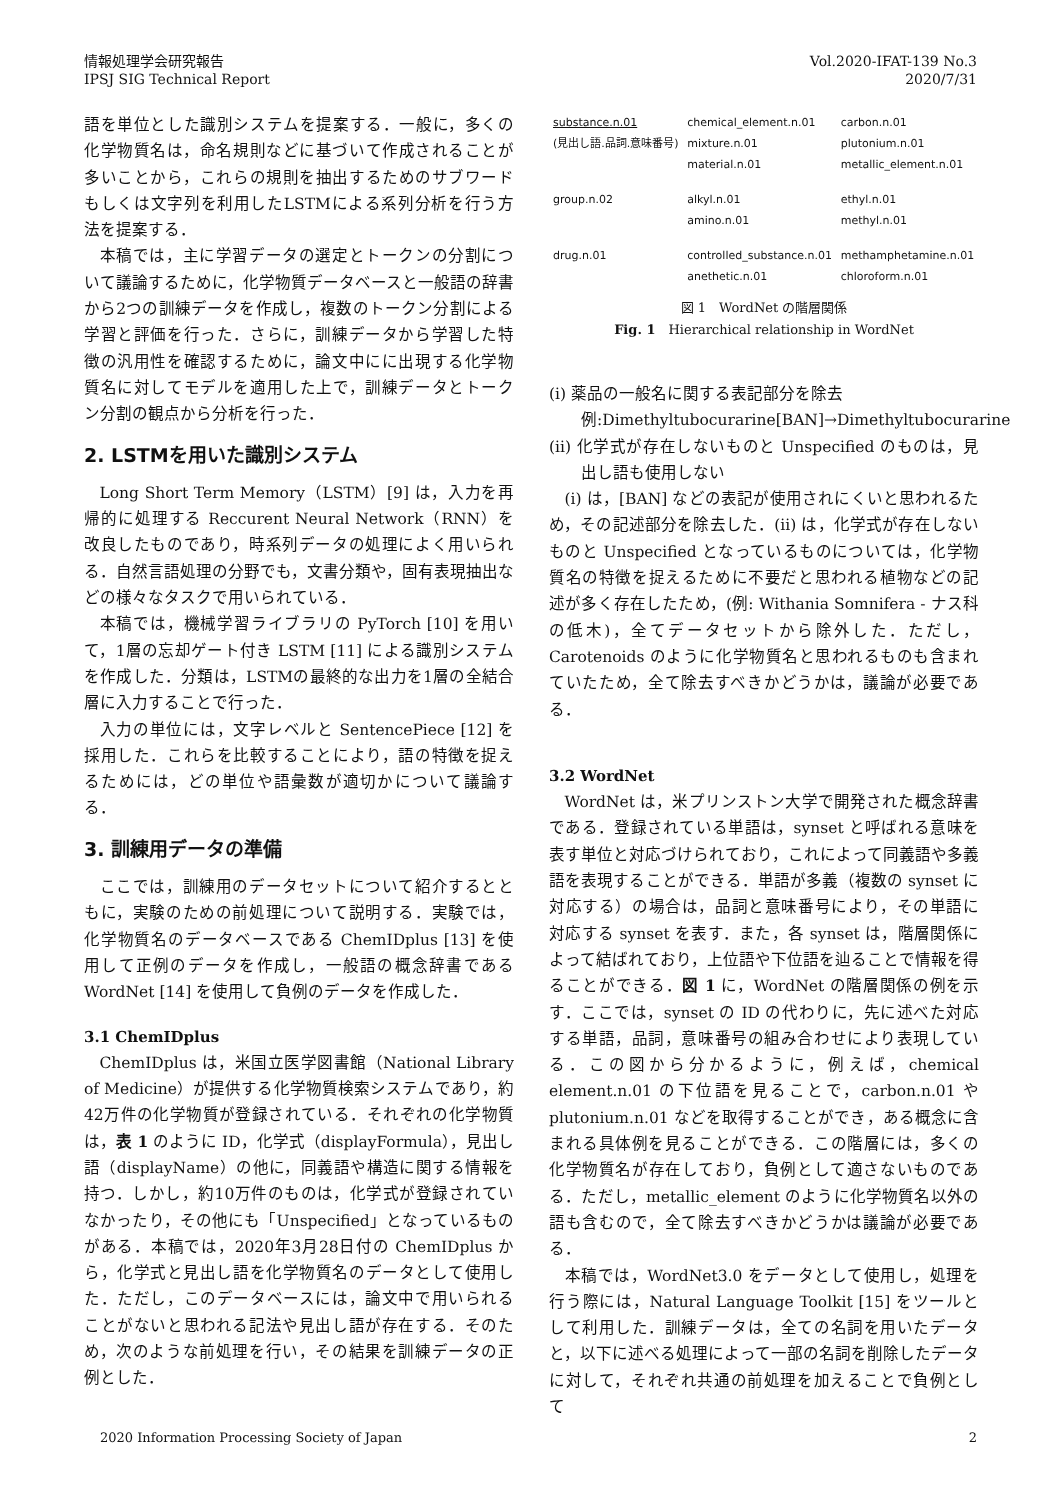情報処理学会研究報告
IPSJ SIG Technical Report
Vol.2020-IFAT-139 No.3
2020/7/31
語を単位とした識別システムを提案する．一般に，多くの化学物質名は，命名規則などに基づいて作成されることが多いことから，これらの規則を抽出するためのサブワードもしくは文字列を利用したLSTMによる系列分析を行う方法を提案する．
本稿では，主に学習データの選定とトークンの分割について議論するために，化学物質データベースと一般語の辞書から2つの訓練データを作成し，複数のトークン分割による学習と評価を行った．さらに，訓練データから学習した特徴の汎用性を確認するために，論文中にに出現する化学物質名に対してモデルを適用した上で，訓練データとトークン分割の観点から分析を行った．
2. LSTMを用いた識別システム
Long Short Term Memory（LSTM）[9] は，入力を再帰的に処理する Reccurent Neural Network（RNN）を改良したものであり，時系列データの処理によく用いられる．自然言語処理の分野でも，文書分類や，固有表現抽出などの様々なタスクで用いられている．
本稿では，機械学習ライブラリの PyTorch [10] を用いて，1層の忘却ゲート付き LSTM [11] による識別システムを作成した．分類は，LSTMの最終的な出力を1層の全結合層に入力することで行った．
入力の単位には，文字レベルと SentencePiece [12] を採用した．これらを比較することにより，語の特徴を捉えるためには，どの単位や語彙数が適切かについて議論する．
3. 訓練用データの準備
ここでは，訓練用のデータセットについて紹介するとともに，実験のための前処理について説明する．実験では，化学物質名のデータベースである ChemIDplus [13] を使用して正例のデータを作成し，一般語の概念辞書である WordNet [14] を使用して負例のデータを作成した．
3.1 ChemIDplus
ChemIDplus は，米国立医学図書館（National Library of Medicine）が提供する化学物質検索システムであり，約42万件の化学物質が登録されている．それぞれの化学物質は，表 1 のように ID，化学式（displayFormula），見出し語（displayName）の他に，同義語や構造に関する情報を持つ．しかし，約10万件のものは，化学式が登録されていなかったり，その他にも「Unspecified」となっているものがある．本稿では，2020年3月28日付の ChemIDplus から，化学式と見出し語を化学物質名のデータとして使用した．ただし，このデータベースには，論文中で用いられることがないと思われる記法や見出し語が存在する．そのため，次のような前処理を行い，その結果を訓練データの正例とした．
| substance.n.01 | chemical_element.n.01 | carbon.n.01 |
| (見出し語.品詞.意味番号) | mixture.n.01 | plutonium.n.01 |
| | material.n.01 | metallic_element.n.01 |
| group.n.02 | alkyl.n.01 | ethyl.n.01 |
| | amino.n.01 | methyl.n.01 |
| drug.n.01 | controlled_substance.n.01 | methamphetamine.n.01 |
| | anethetic.n.01 | chloroform.n.01 |
図 1　WordNet の階層関係
Fig. 1　Hierarchical relationship in WordNet
(i) 薬品の一般名に関する表記部分を除去
例:Dimethyltubocurarine[BAN]→Dimethyltubocurarine
(ii) 化学式が存在しないものと Unspecified のものは，見出し語も使用しない
(i) は，[BAN] などの表記が使用されにくいと思われるため，その記述部分を除去した．(ii) は，化学式が存在しないものと Unspecified となっているものについては，化学物質名の特徴を捉えるために不要だと思われる植物などの記述が多く存在したため，(例: Withania Somnifera - ナス科の低木)，全てデータセットから除外した．ただし，Carotenoids のように化学物質名と思われるものも含まれていたため，全て除去すべきかどうかは，議論が必要である．
3.2 WordNet
WordNet は，米プリンストン大学で開発された概念辞書である．登録されている単語は，synset と呼ばれる意味を表す単位と対応づけられており，これによって同義語や多義語を表現することができる．単語が多義（複数の synset に対応する）の場合は，品詞と意味番号により，その単語に対応する synset を表す．また，各 synset は，階層関係によって結ばれており，上位語や下位語を辿ることで情報を得ることができる．図 1 に，WordNet の階層関係の例を示す．ここでは，synset の ID の代わりに，先に述べた対応する単語，品詞，意味番号の組み合わせにより表現している．この図から分かるように，例えば，chemical element.n.01 の下位語を見ることで，carbon.n.01 や plutonium.n.01 などを取得することができ，ある概念に含まれる具体例を見ることができる．この階層には，多くの化学物質名が存在しており，負例として適さないものである．ただし，metallic_element のように化学物質名以外の語も含むので，全て除去すべきかどうかは議論が必要である．
本稿では，WordNet3.0 をデータとして使用し，処理を行う際には，Natural Language Toolkit [15] をツールとして利用した．訓練データは，全ての名詞を用いたデータと，以下に述べる処理によって一部の名詞を削除したデータに対して，それぞれ共通の前処理を加えることで負例として
2020 Information Processing Society of Japan
2